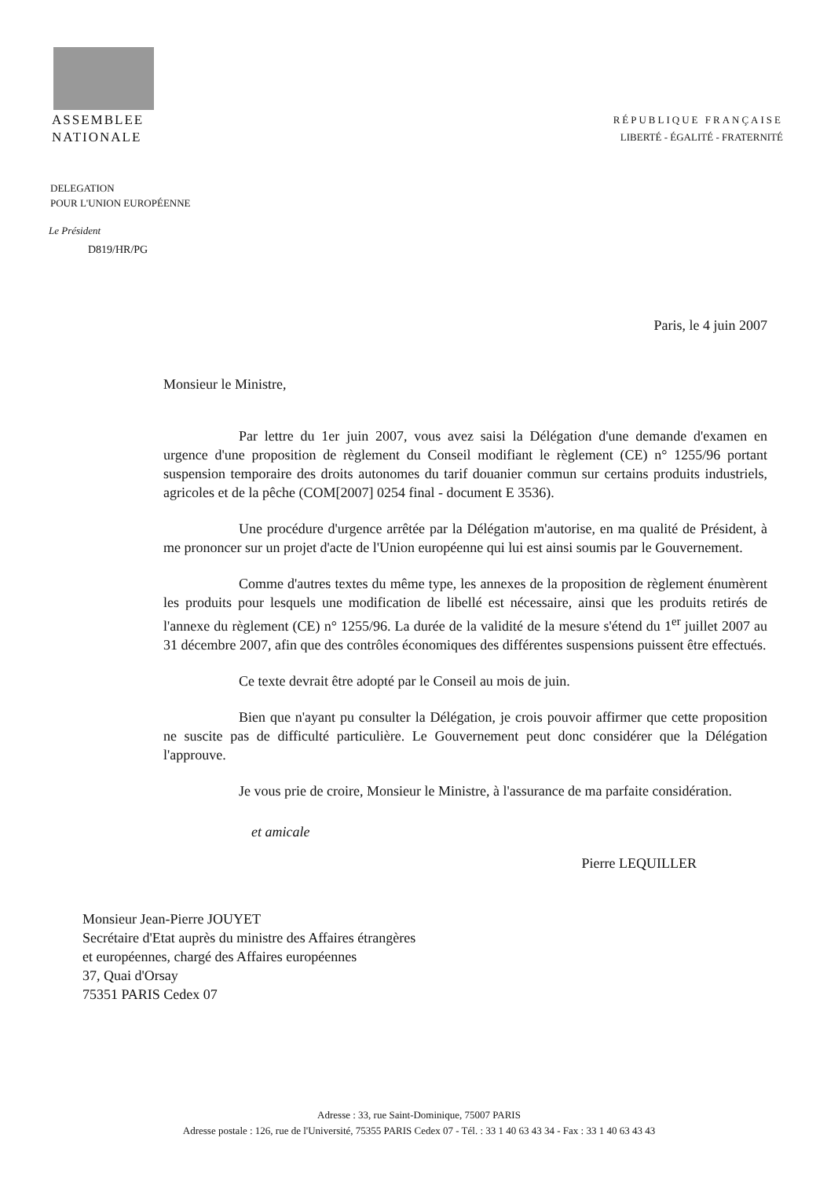ASSEMBLEE
NATIONALE
RÉPUBLIQUE FRANÇAISE
LIBERTÉ - ÉGALITÉ - FRATERNITÉ
DELEGATION
POUR L'UNION EUROPÉENNE
Le Président
D819/HR/PG
Paris, le 4 juin 2007
Monsieur le Ministre,
Par lettre du 1er juin 2007, vous avez saisi la Délégation d'une demande d'examen en urgence d'une proposition de règlement du Conseil modifiant le règlement (CE) n° 1255/96 portant suspension temporaire des droits autonomes du tarif douanier commun sur certains produits industriels, agricoles et de la pêche (COM[2007] 0254 final - document E 3536).
Une procédure d'urgence arrêtée par la Délégation m'autorise, en ma qualité de Président, à me prononcer sur un projet d'acte de l'Union européenne qui lui est ainsi soumis par le Gouvernement.
Comme d'autres textes du même type, les annexes de la proposition de règlement énumèrent les produits pour lesquels une modification de libellé est nécessaire, ainsi que les produits retirés de l'annexe du règlement (CE) n° 1255/96. La durée de la validité de la mesure s'étend du 1<sup>er</sup> juillet 2007 au 31 décembre 2007, afin que des contrôles économiques des différentes suspensions puissent être effectués.
Ce texte devrait être adopté par le Conseil au mois de juin.
Bien que n'ayant pu consulter la Délégation, je crois pouvoir affirmer que cette proposition ne suscite pas de difficulté particulière. Le Gouvernement peut donc considérer que la Délégation l'approuve.
Je vous prie de croire, Monsieur le Ministre, à l'assurance de ma parfaite considération.
et amicale Pierre LEQUILLER
Monsieur Jean-Pierre JOUYET
Secrétaire d'Etat auprès du ministre des Affaires étrangères
et européennes, chargé des Affaires européennes
37, Quai d'Orsay
75351 PARIS Cedex 07
Adresse : 33, rue Saint-Dominique, 75007 PARIS
Adresse postale : 126, rue de l'Université, 75355 PARIS Cedex 07 - Tél. : 33 1 40 63 43 34 - Fax : 33 1 40 63 43 43